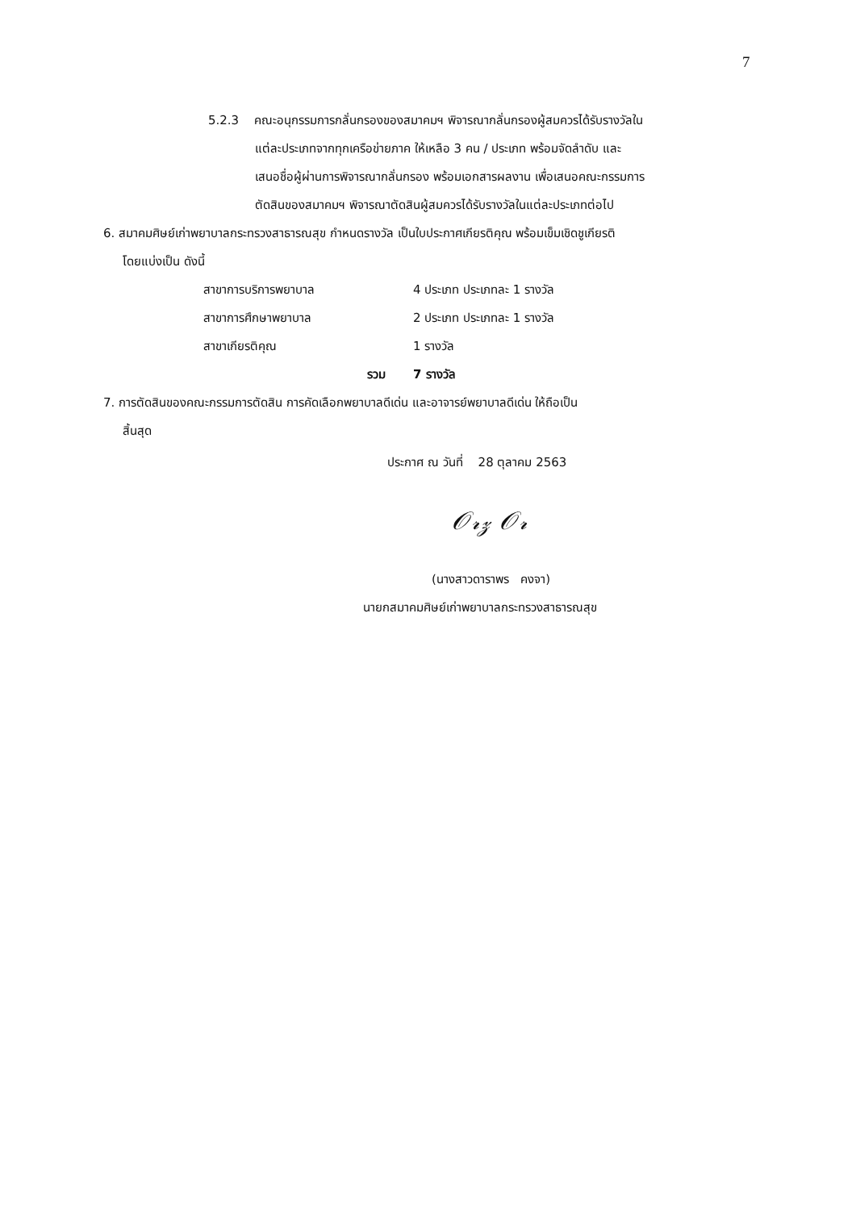7
5.2.3 คณะอนุกรรมการกลั่นกรองของสมาคมฯ พิจารณากลั่นกรองผู้สมควรได้รับรางวัลใน
แต่ละประเภทจากทุกเครือข่ายภาค ให้เหลือ 3 คน / ประเภท พร้อมจัดลำดับ และ
เสนอชื่อผู้ผ่านการพิจารณากลั่นกรอง พร้อมเอกสารผลงาน เพื่อเสนอคณะกรรมการ
ตัดสินของสมาคมฯ พิจารณาตัดสินผู้สมควรได้รับรางวัลในแต่ละประเภทต่อไป
6. สมาคมศิษย์เก่าพยาบาลกระทรวงสาธารณสุข กำหนดรางวัล เป็นใบประกาศเกียรติคุณ พร้อมเข็มเชิดชูเกียรติ
โดยแบ่งเป็น ดังนี้
| สาขาการบริการพยาบาล | 4 ประเภท ประเภทละ 1 รางวัล |
| สาขาการศึกษาพยาบาล | 2 ประเภท ประเภทละ 1 รางวัล |
| สาขาเกียรติคุณ | 1 รางวัล |
| รวม | 7 รางวัล |
7. การตัดสินของคณะกรรมการตัดสิน การคัดเลือกพยาบาลดีเด่น และอาจารย์พยาบาลดีเด่น ให้ถือเป็น
สิ้นสุด
ประกาศ ณ วันที่ 28 ตุลาคม 2563
𝒪𝓇𝓏 𝒪𝓇
(นางสาวดาราพร คงจา)
นายกสมาคมศิษย์เก่าพยาบาลกระทรวงสาธารณสุข